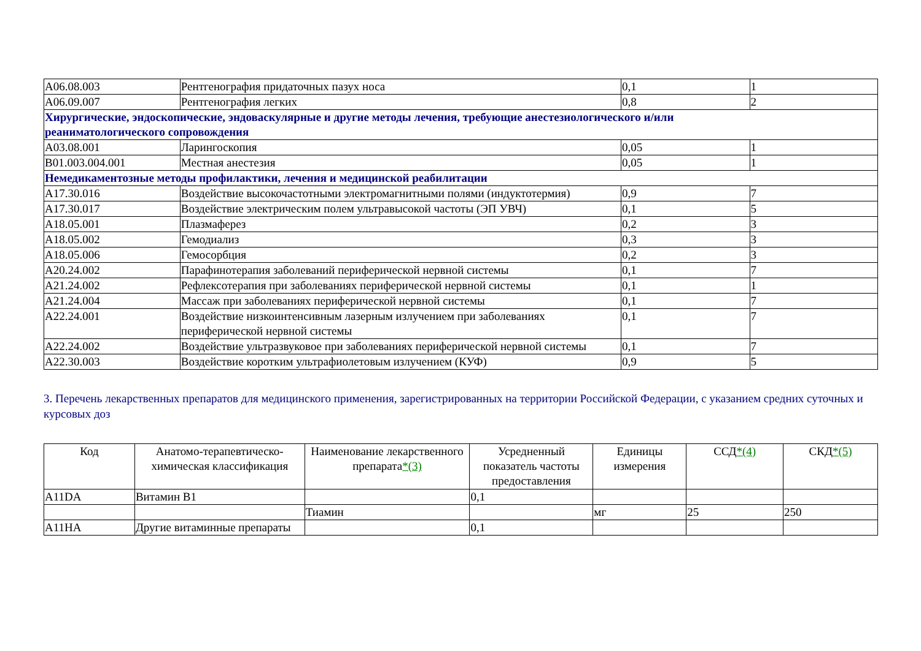| A06.08.003 | Рентгенография придаточных пазух носа | 0,1 | 1 |
| A06.09.007 | Рентгенография легких | 0,8 | 2 |
| Хирургические, эндоскопические, эндоваскулярные и другие методы лечения, требующие анестезиологического и/или реаниматологического сопровождения | | | |
| A03.08.001 | Ларингоскопия | 0,05 | 1 |
| B01.003.004.001 | Местная анестезия | 0,05 | 1 |
| Немедикаментозные методы профилактики, лечения и медицинской реабилитации | | | |
| A17.30.016 | Воздействие высокочастотными электромагнитными полями (индуктотермия) | 0,9 | 7 |
| A17.30.017 | Воздействие электрическим полем ультравысокой частоты (ЭП УВЧ) | 0,1 | 5 |
| A18.05.001 | Плазмаферез | 0,2 | 3 |
| A18.05.002 | Гемодиализ | 0,3 | 3 |
| A18.05.006 | Гемосорбция | 0,2 | 3 |
| A20.24.002 | Парафинотерапия заболеваний периферической нервной системы | 0,1 | 7 |
| A21.24.002 | Рефлексотерапия при заболеваниях периферической нервной системы | 0,1 | 1 |
| A21.24.004 | Массаж при заболеваниях периферической нервной системы | 0,1 | 7 |
| A22.24.001 | Воздействие низкоинтенсивным лазерным излучением при заболеваниях периферической нервной системы | 0,1 | 7 |
| A22.24.002 | Воздействие ультразвуковое при заболеваниях периферической нервной системы | 0,1 | 7 |
| A22.30.003 | Воздействие коротким ультрафиолетовым излучением (КУФ) | 0,9 | 5 |
3. Перечень лекарственных препаратов для медицинского применения, зарегистрированных на территории Российской Федерации, с указанием средних суточных и курсовых доз
| Код | Анатомо-терапевтическо-химическая классификация | Наименование лекарственного препарата *(3) | Усредненный показатель частоты предоставления | Единицы измерения | ССД *(4) | СКД *(5) |
| --- | --- | --- | --- | --- | --- | --- |
| A11DA | Витамин B1 | | 0,1 | | | |
| | | Тиамин | | мг | 25 | 250 |
| A11HA | Другие витаминные препараты | | 0,1 | | | |